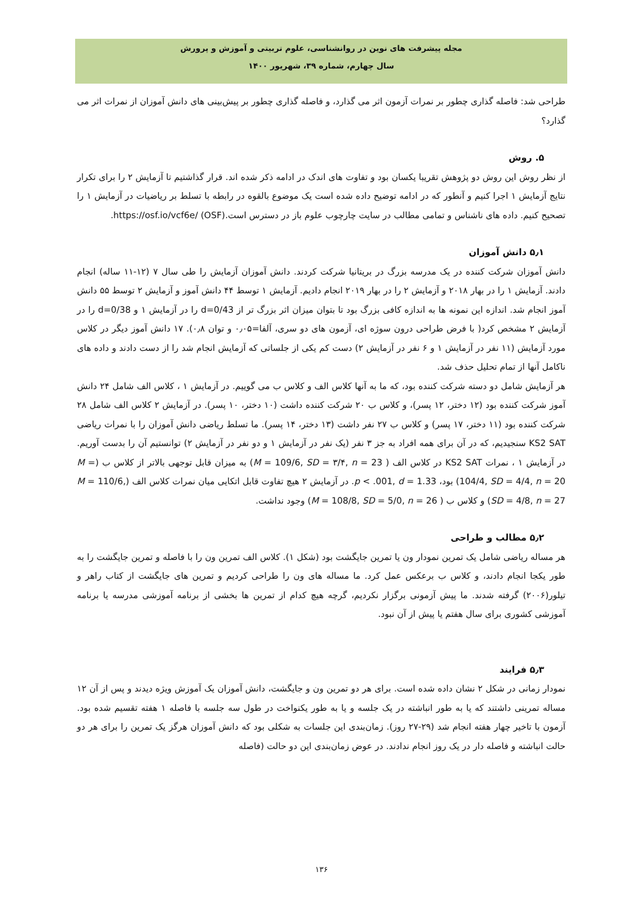مجله پیشرفت های نوین در روانشناسی، علوم تربیتی و آموزش و پرورش
سال چهارم، شماره ۳۹، شهریور ۱۴۰۰
طراحی شد: فاصله گذاری چطور بر نمرات آزمون اثر می گذارد، و فاصله گذاری چطور بر پیش‌بینی های دانش آموزان از نمرات اثر می گذارد؟
۵. روش
از نظر روش این روش دو پژوهش تقریبا یکسان بود و تفاوت های اندک در ادامه ذکر شده اند. قرار گذاشتیم تا آزمایش ۲ را برای تکرار نتایج آزمایش ۱ اجرا کنیم و آنطور که در ادامه توضیح داده شده است یک موضوع بالقوه در رابطه با تسلط بر ریاضیات در آزمایش ۱ را تصحیح کنیم. داده های ناشناس و تمامی مطالب در سایت چارچوب علوم باز در دسترس است.https://osf.io/vcf6e/ (OSF).
۵٫۱ دانش آموزان
دانش آموزان شرکت کننده در یک مدرسه بزرگ در بریتانیا شرکت کردند. دانش آموزان آزمایش را طی سال ۷ (۱۲-۱۱ ساله) انجام دادند. آزمایش ۱ را در بهار ۲۰۱۸ و آزمایش ۲ را در بهار ۲۰۱۹ انجام دادیم. آزمایش ۱ توسط ۴۴ دانش آموز و آزمایش ۲ توسط ۵۵ دانش آموز انجام شد. اندازه این نمونه ها به اندازه کافی بزرگ بود تا بتوان میزان اثر بزرگ تر از d=0/43 را در آزمایش ۱ و d=0/38 را در آزمایش ۲ مشخص کرد( با فرض طراحی درون سوژه ای، آزمون های دو سری، آلفا=۰٫۰۵ و توان ۰٫۸). ۱۷ دانش آموز دیگر در کلاس مورد آزمایش (۱۱ نفر در آزمایش ۱ و ۶ نفر در آزمایش ۲) دست کم یکی از جلساتی که آزمایش انجام شد را از دست دادند و داده های ناکامل آنها از تمام تحلیل حذف شد.
هر آزمایش شامل دو دسته شرکت کننده بود، که ما به آنها کلاس الف و کلاس ب می گوییم. در آزمایش ۱ ، کلاس الف شامل ۲۴ دانش آموز شرکت کننده بود (۱۲ دختر، ۱۲ پسر)، و کلاس ب ۲۰ شرکت کننده داشت (۱۰ دختر، ۱۰ پسر). در آزمایش ۲ کلاس الف شامل ۲۸ شرکت کننده بود (۱۱ دختر، ۱۷ پسر) و کلاس ب ۲۷ نفر داشت (۱۳ دختر، ۱۴ پسر). ما تسلط ریاضی دانش آموزان را با نمرات ریاضی KS2 SAT سنجیدیم، که در آن برای همه افراد به جز ۳ نفر (یک نفر در آزمایش ۱ و دو نفر در آزمایش ۲) توانستیم آن را بدست آوریم. در آزمایش ۱ ، نمرات KS2 SAT در کلاس الف ( M = 109/6, SD = ۳/۴, n = 23) به میزان قابل توجهی بالاتر از کلاس ب (M = 104/4, SD = 4/4, n = 20) بود، p < .001, d = 1.33. در آزمایش ۲ هیچ تفاوت قابل اتکایی میان نمرات کلاس الف (M = 110/6, SD = 4/8, n = 27) و کلاس ب ( M = 108/8, SD = 5/0, n = 26) وجود نداشت.
۵٫۲ مطالب و طراحی
هر مساله ریاضی شامل یک تمرین نمودار ون یا تمرین جایگشت بود (شکل ۱). کلاس الف تمرین ون را با فاصله و تمرین جایگشت را به طور یکجا انجام دادند، و کلاس ب برعکس عمل کرد. ما مساله های ون را طراحی کردیم و تمرین های جایگشت از کتاب راهر و تیلور(۲۰۰۶) گرفته شدند. ما پیش آزمونی برگزار نکردیم، گرچه هیچ کدام از تمرین ها بخشی از برنامه آموزشی مدرسه یا برنامه آموزشی کشوری برای سال هفتم یا پیش از آن نبود.
۵٫۳ فرایند
نمودار زمانی در شکل ۲ نشان داده شده است. برای هر دو تمرین ون و جایگشت، دانش آموزان یک آموزش ویژه دیدند و پس از آن ۱۲ مساله تمرینی داشتند که یا به طور انباشته در یک جلسه و یا به طور یکنواخت در طول سه جلسه با فاصله ۱ هفته تقسیم شده بود. آزمون با تاخیر چهار هفته انجام شد (۲۹-۲۷ روز). زمان‌بندی این جلسات به شکلی بود که دانش آموزان هرگز یک تمرین را برای هر دو حالت انباشته و فاصله دار در یک روز انجام ندادند. در عوض زمان‌بندی این دو حالت (فاصله
۱۳۶